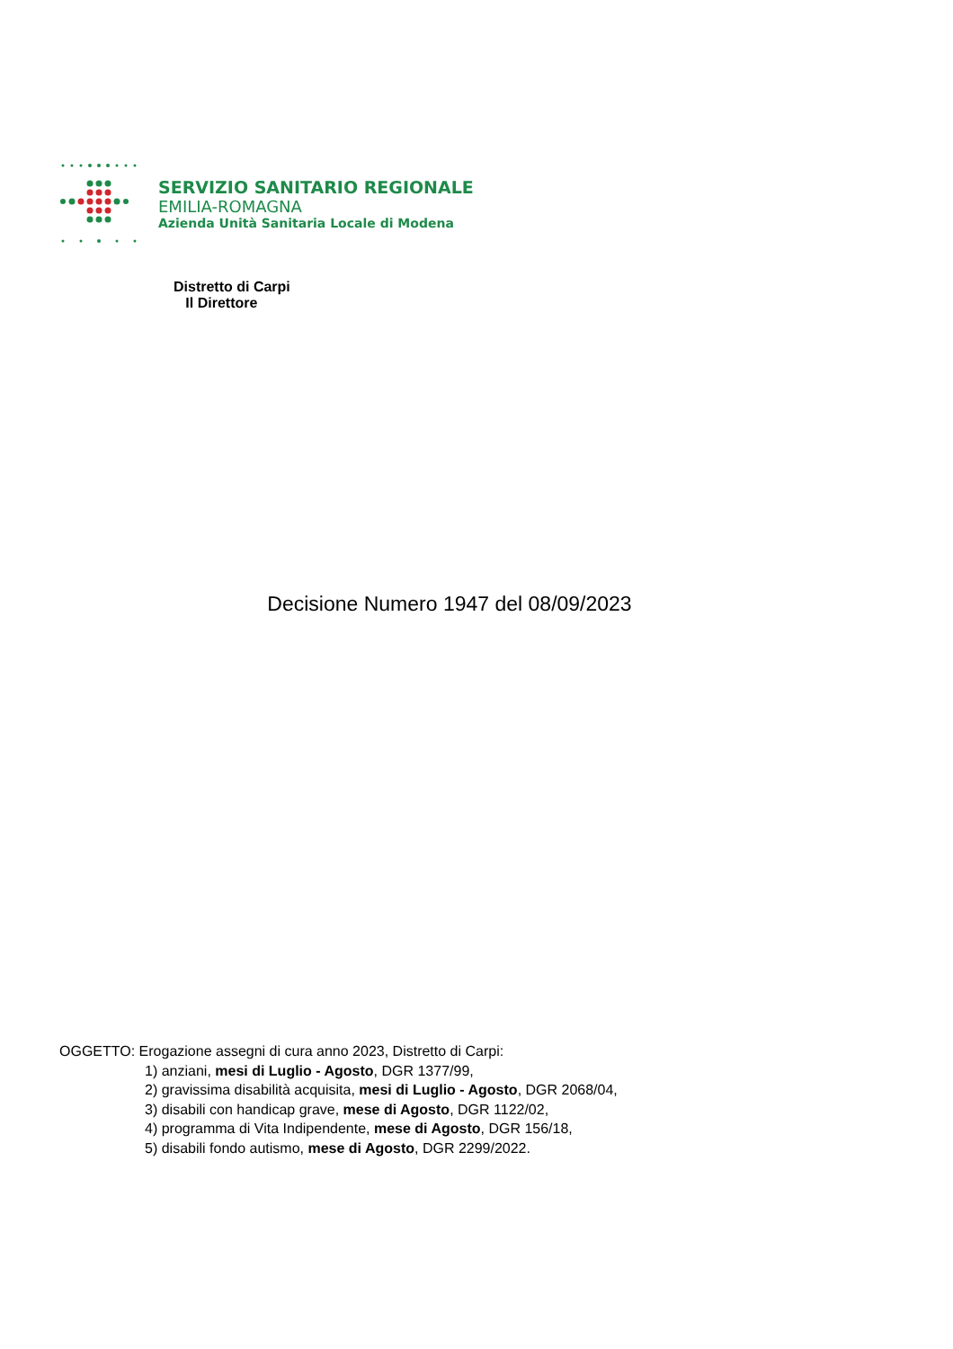SERVIZIO SANITARIO REGIONALE
EMILIA-ROMAGNA
Azienda Unità Sanitaria Locale di Modena
Distretto di Carpi
Il Direttore
Decisione Numero 1947 del 08/09/2023
OGGETTO: Erogazione assegni di cura anno 2023, Distretto di Carpi:
1) anziani, mesi di Luglio - Agosto, DGR 1377/99,
2) gravissima disabilità acquisita, mesi di Luglio - Agosto, DGR 2068/04,
3) disabili con handicap grave, mese di Agosto, DGR 1122/02,
4) programma di Vita Indipendente, mese di Agosto, DGR 156/18,
5) disabili fondo autismo, mese di Agosto, DGR 2299/2022.